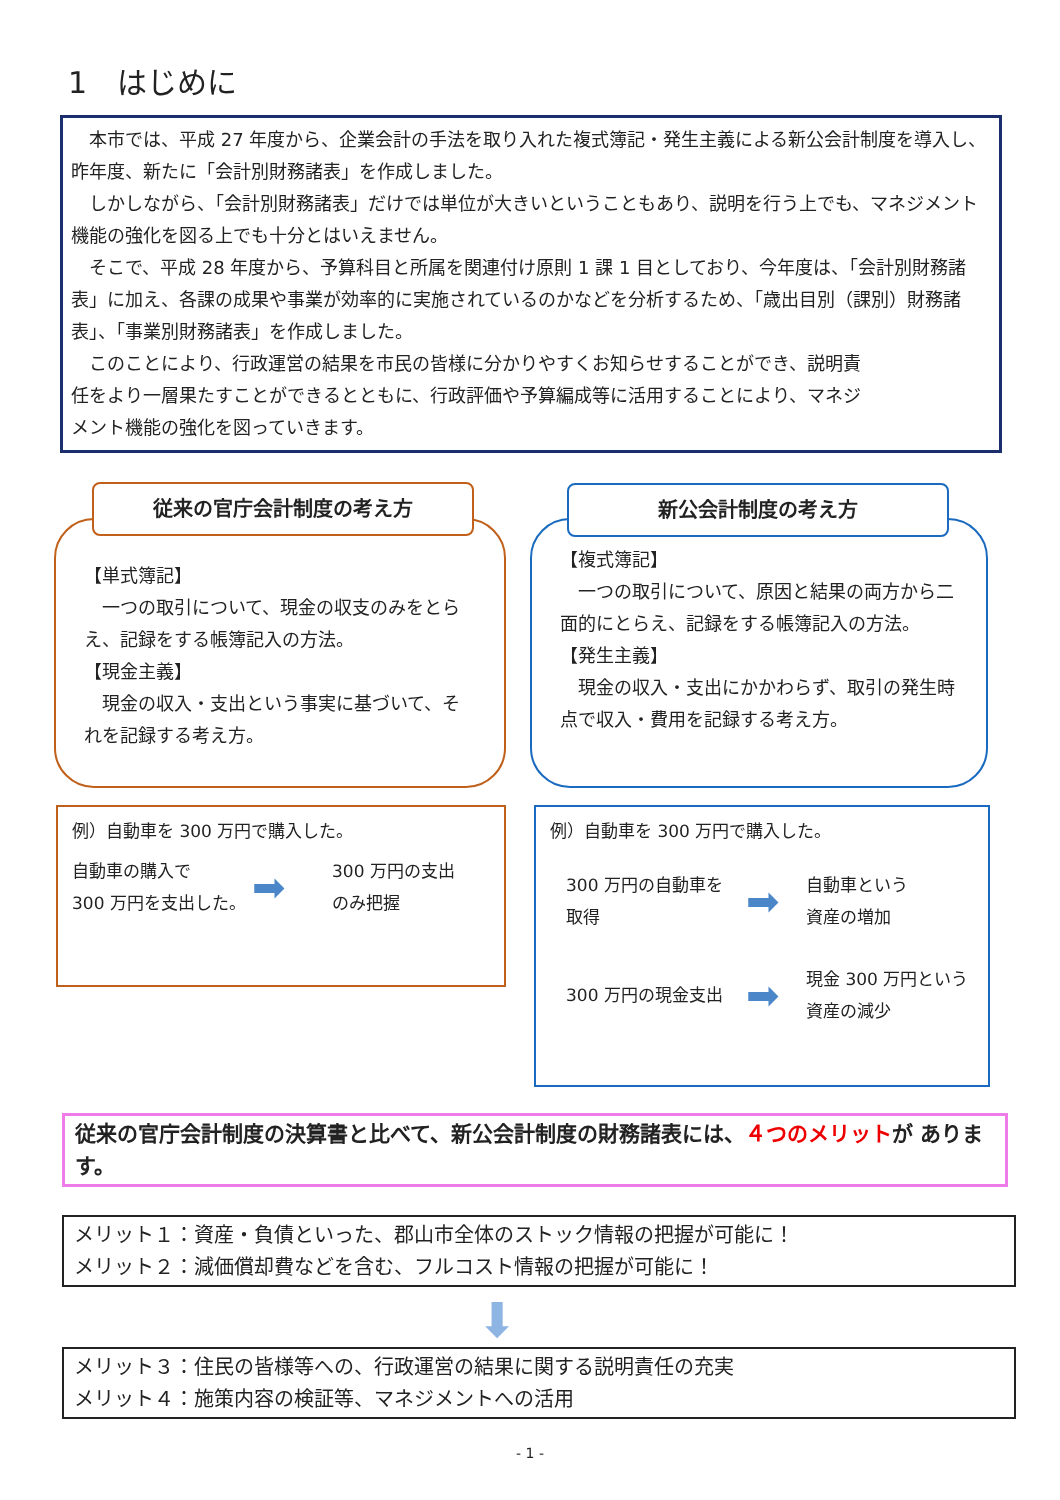1　はじめに
本市では、平成 27 年度から、企業会計の手法を取り入れた複式簿記・発生主義による新公会計制度を導入し、昨年度、新たに「会計別財務諸表」を作成しました。
しかしながら、「会計別財務諸表」だけでは単位が大きいということもあり、説明を行う上でも、マネジメント機能の強化を図る上でも十分とはいえません。
そこで、平成 28 年度から、予算科目と所属を関連付け原則 1 課 1 目としており、今年度は、「会計別財務諸表」に加え、各課の成果や事業が効率的に実施されているのかなどを分析するため、「歳出目別（課別）財務諸表」、「事業別財務諸表」を作成しました。
このことにより、行政運営の結果を市民の皆様に分かりやすくお知らせすることができ、説明責任をより一層果たすことができるとともに、行政評価や予算編成等に活用することにより、マネジメント機能の強化を図っていきます。
【単式簿記】
　一つの取引について、現金の収支のみをとらえ、記録をする帳簿記入の方法。
【現金主義】
　現金の収入・支出という事実に基づいて、それを記録する考え方。
従来の官庁会計制度の考え方
【複式簿記】
　一つの取引について、原因と結果の両方から二面的にとらえ、記録をする帳簿記入の方法。
【発生主義】
　現金の収入・支出にかかわらず、取引の発生時点で収入・費用を記録する考え方。
新公会計制度の考え方
例）自動車を 300 万円で購入した。
自動車の購入で
300 万円を支出した。
➡
300 万円の支出
のみ把握
例）自動車を 300 万円で購入した。
300 万円の自動車を
取得
➡
自動車という
資産の増加
300 万円の現金支出
➡
現金 300 万円という
資産の減少
従来の官庁会計制度の決算書と比べて、新公会計制度の財務諸表には、４つのメリットが あります。
メリット１：資産・負債といった、郡山市全体のストック情報の把握が可能に！
メリット２：減価償却費などを含む、フルコスト情報の把握が可能に！
⬇
メリット３：住民の皆様等への、行政運営の結果に関する説明責任の充実
メリット４：施策内容の検証等、マネジメントへの活用
- 1 -